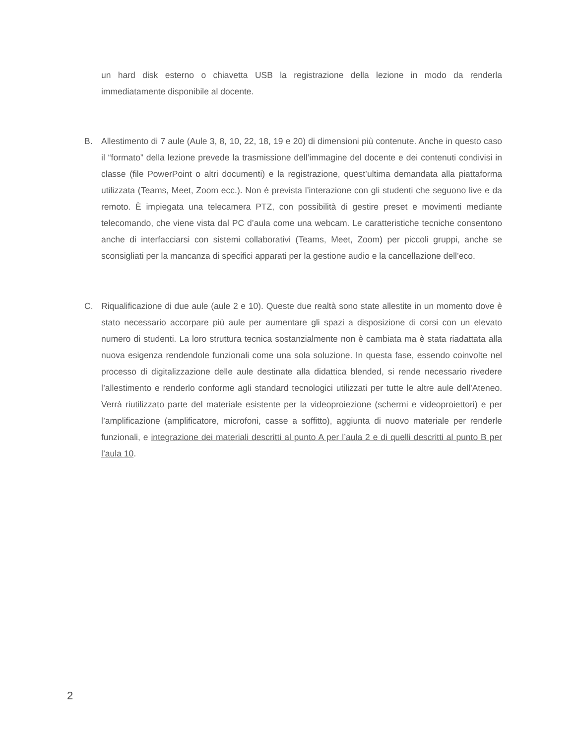un hard disk esterno o chiavetta USB la registrazione della lezione in modo da renderla immediatamente disponibile al docente.
B. Allestimento di 7 aule (Aule 3, 8, 10, 22, 18, 19 e 20) di dimensioni più contenute. Anche in questo caso il “formato” della lezione prevede la trasmissione dell’immagine del docente e dei contenuti condivisi in classe (file PowerPoint o altri documenti) e la registrazione, quest’ultima demandata alla piattaforma utilizzata (Teams, Meet, Zoom ecc.). Non è prevista l’interazione con gli studenti che seguono live e da remoto. È impiegata una telecamera PTZ, con possibilità di gestire preset e movimenti mediante telecomando, che viene vista dal PC d’aula come una webcam. Le caratteristiche tecniche consentono anche di interfacciarsi con sistemi collaborativi (Teams, Meet, Zoom) per piccoli gruppi, anche se sconsigliati per la mancanza di specifici apparati per la gestione audio e la cancellazione dell’eco.
C. Riqualificazione di due aule (aule 2 e 10). Queste due realtà sono state allestite in un momento dove è stato necessario accorpare più aule per aumentare gli spazi a disposizione di corsi con un elevato numero di studenti. La loro struttura tecnica sostanzialmente non è cambiata ma è stata riadattata alla nuova esigenza rendendole funzionali come una sola soluzione. In questa fase, essendo coinvolte nel processo di digitalizzazione delle aule destinate alla didattica blended, si rende necessario rivedere l’allestimento e renderlo conforme agli standard tecnologici utilizzati per tutte le altre aule dell'Ateneo. Verrà riutilizzato parte del materiale esistente per la videoproiezione (schermi e videoproiettori) e per l’amplificazione (amplificatore, microfoni, casse a soffitto), aggiunta di nuovo materiale per renderle funzionali, e integrazione dei materiali descritti al punto A per l’aula 2 e di quelli descritti al punto B per l’aula 10.
2